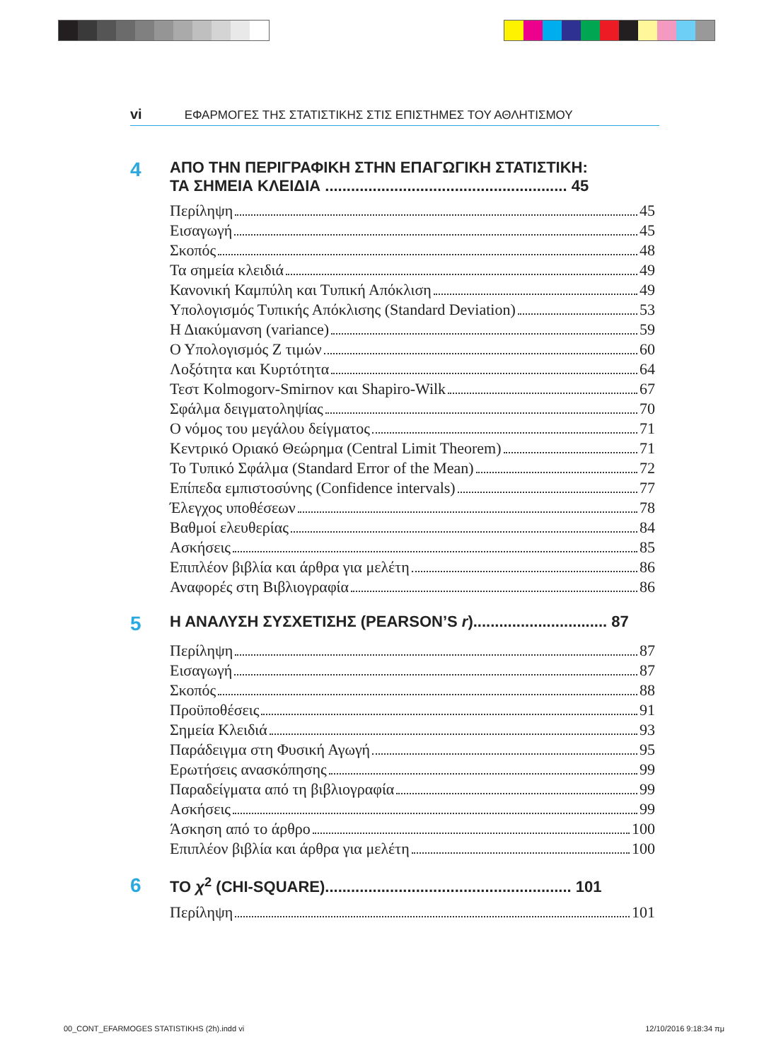vi ΕΦΑΡΜΟΓΕΣ ΤΗΣ ΣΤΑΤΙΣΤΙΚΗΣ ΣΤΙΣ ΕΠΙΣΤΗΜΕΣ ΤΟΥ ΑΘΛΗΤΙΣΜΟΥ
4 ΑΠΟ ΤΗΝ ΠΕΡΙΓΡΑΦΙΚΗ ΣΤΗΝ ΕΠΑΓΩΓΙΚΗ ΣΤΑΤΙΣΤΙΚΗ:
ΤΑ ΣΗΜΕΙΑ ΚΛΕΙΔΙΑ ........................................................ 45
Περίληψη 45
Εισαγωγή 45
Σκοπός 48
Τα σημεία κλειδιά 49
Κανονική Καμπύλη και Τυπική Απόκλιση 49
Υπολογισμός Τυπικής Απόκλισης (Standard Deviation) 53
Η Διακύμανση (variance) 59
Ο Υπολογισμός Ζ τιμών 60
Λοξότητα και Κυρτότητα 64
Τεστ Kolmogorv-Smirnov και Shapiro-Wilk 67
Σφάλμα δειγματοληψίας 70
Ο νόμος του μεγάλου δείγματος 71
Κεντρικό Οριακό Θεώρημα (Central Limit Theorem) 71
Το Τυπικό Σφάλμα (Standard Error of the Mean) 72
Επίπεδα εμπιστοσύνης (Confidence intervals) 77
Έλεγχος υποθέσεων 78
Βαθμοί ελευθερίας 84
Ασκήσεις 85
Επιπλέον βιβλία και άρθρα για μελέτη 86
Αναφορές στη Βιβλιογραφία 86
5 Η ΑΝΑΛΥΣΗ ΣΥΣΧΕΤΙΣΗΣ (PEARSON’S r)............................... 87
Περίληψη 87
Εισαγωγή 87
Σκοπός 88
Προϋποθέσεις 91
Σημεία Κλειδιά 93
Παράδειγμα στη Φυσική Αγωγή 95
Ερωτήσεις ανασκόπησης 99
Παραδείγματα από τη βιβλιογραφία 99
Ασκήσεις 99
Άσκηση από το άρθρο 100
Επιπλέον βιβλία και άρθρα για μελέτη 100
6 ΤΟ χ<sup>2</sup> (CHI-SQUARE)......................................................... 101
Περίληψη 101
00_CONT_EFARMOGES STATISTIKHS (2h).indd vi 12/10/2016 9:18:34 πμ